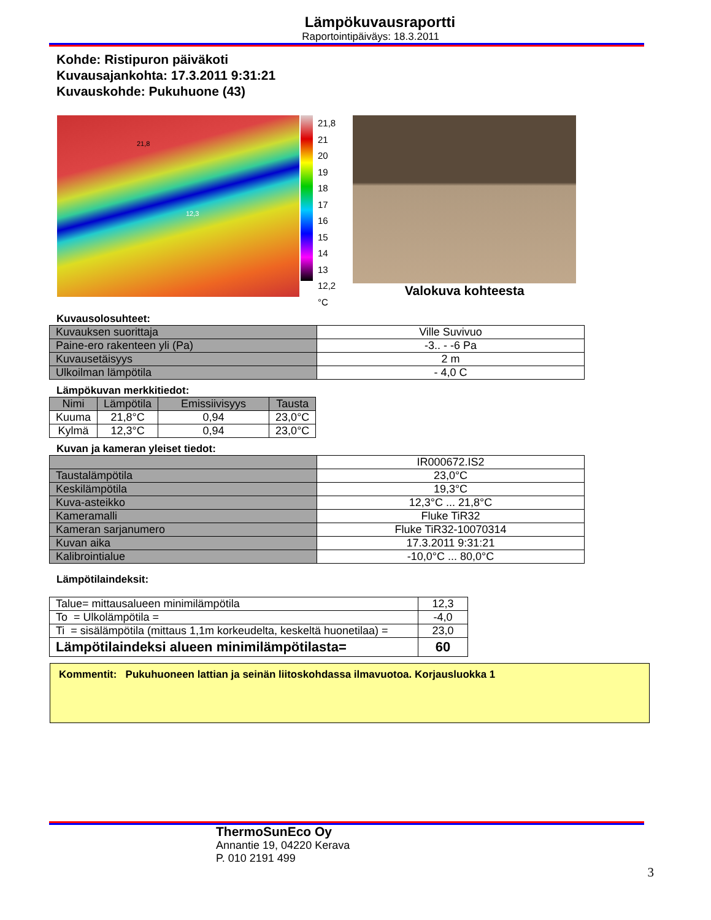Lämpökuvausraportti
Raportointipäiväys: 18.3.2011
Kohde: Ristipuron päiväkoti
Kuvausajankohta: 17.3.2011 9:31:21
Kuvauskohde: Pukuhuone (43)
21,8
12,3
21,8
21
20
19
18
17
16
15
14
13
12,2
°C
Valokuva kohteesta
Kuvausolosuhteet:
| Kuvauksen suorittaja | Ville Suvivuo |
| Paine-ero rakenteen yli (Pa) | -3.. - -6 Pa |
| Kuvausetäisyys | 2 m |
| Ulkoilman lämpötila | - 4,0 C |
Lämpökuvan merkkitiedot:
| Nimi | Lämpötila | Emissiivisyys | Tausta |
| --- | --- | --- | --- |
| Kuuma | 21,8°C | 0,94 | 23,0°C |
| Kylmä | 12,3°C | 0,94 | 23,0°C |
Kuvan ja kameran yleiset tiedot:
| | IR000672.IS2 |
| Taustalämpötila | 23,0°C |
| Keskilämpötila | 19,3°C |
| Kuva-asteikko | 12,3°C ... 21,8°C |
| Kameramalli | Fluke TiR32 |
| Kameran sarjanumero | Fluke TiR32-10070314 |
| Kuvan aika | 17.3.2011 9:31:21 |
| Kalibrointialue | -10,0°C ... 80,0°C |
Lämpötilaindeksit:
| Talue= mittausalueen minimilämpötila | 12,3 |
| To = Ulkolämpötila = | -4,0 |
| Ti = sisälämpötila (mittaus 1,1m korkeudelta, keskeltä huonetilaa) = | 23,0 |
| Lämpötilaindeksi alueen minimilämpötilasta= | 60 |
Kommentit: Pukuhuoneen lattian ja seinän liitoskohdassa ilmavuotoa. Korjausluokka 1
ThermoSunEco Oy
Annantie 19, 04220 Kerava
P. 010 2191 499
3